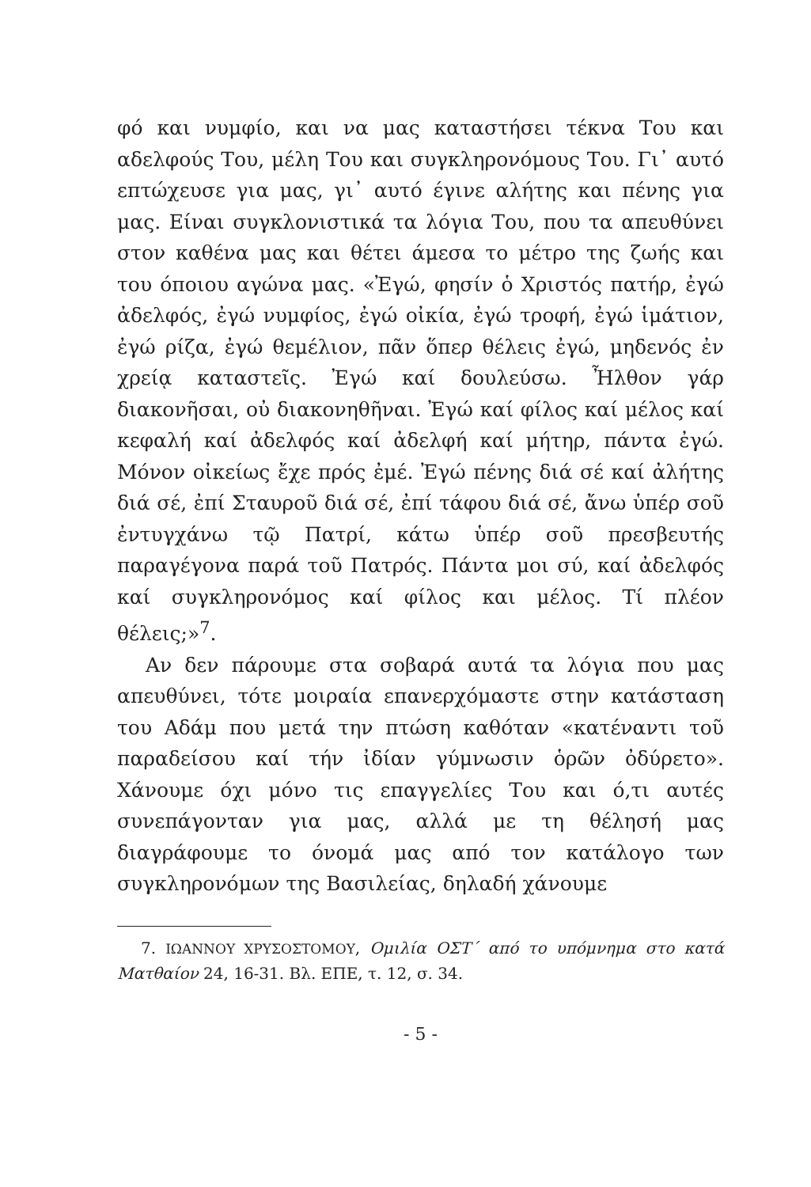φό και νυμφίο, και να μας καταστήσει τέκνα Του και αδελφούς Του, μέλη Του και συγκληρονόμους Του. Γι᾽ αυτό επτώχευσε για μας, γι᾽ αυτό έγινε αλήτης και πένης για μας. Είναι συγκλονιστικά τα λόγια Του, που τα απευθύνει στον καθένα μας και θέτει άμεσα το μέτρο της ζωής και του όποιου αγώνα μας. «Ἐγώ, φησίν ὁ Χριστός πατήρ, ἐγώ ἀδελφός, ἐγώ νυμφίος, ἐγώ οἰκία, ἐγώ τροφή, ἐγώ ἱμάτιον, ἐγώ ρίζα, ἐγώ θεμέλιον, πᾶν ὅπερ θέλεις ἐγώ, μηδενός ἐν χρείᾳ καταστεῖς. Ἐγώ καί δουλεύσω. Ἦλθον γάρ διακονῆσαι, οὐ διακονηθῆναι. Ἐγώ καί φίλος καί μέλος καί κεφαλή καί ἀδελφός καί ἀδελφή καί μήτηρ, πάντα ἐγώ. Μόνον οἰκείως ἔχε πρός ἐμέ. Ἐγώ πένης διά σέ καί ἀλήτης διά σέ, ἐπί Σταυροῦ διά σέ, ἐπί τάφου διά σέ, ἄνω ὑπέρ σοῦ ἐντυγχάνω τῷ Πατρί, κάτω ὑπέρ σοῦ πρεσβευτής παραγέγονα παρά τοῦ Πατρός. Πάντα μοι σύ, καί ἀδελφός καί συγκληρονόμος καί φίλος και μέλος. Τί πλέον θέλεις;»<sup>7</sup>.
Αν δεν πάρουμε στα σοβαρά αυτά τα λόγια που μας απευθύνει, τότε μοιραία επανερχόμαστε στην κατάσταση του Αδάμ που μετά την πτώση καθόταν «κατέναντι τοῦ παραδείσου καί τήν ἰδίαν γύμνωσιν ὁρῶν ὀδύρετο». Χάνουμε όχι μόνο τις επαγγελίες Του και ό,τι αυτές συνεπάγονταν για μας, αλλά με τη θέλησή μας διαγράφουμε το όνομά μας από τον κατάλογο των συγκληρονόμων της Βασιλείας, δηλαδή χάνουμε
7. ΙΩΑΝΝΟΥ ΧΡΥΣΟΣΤΟΜΟΥ, Ομιλία ΟΣΤ΄ από το υπόμνημα στο κατά Ματθαίον 24, 16-31. Βλ. ΕΠΕ, τ. 12, σ. 34.
- 5 -